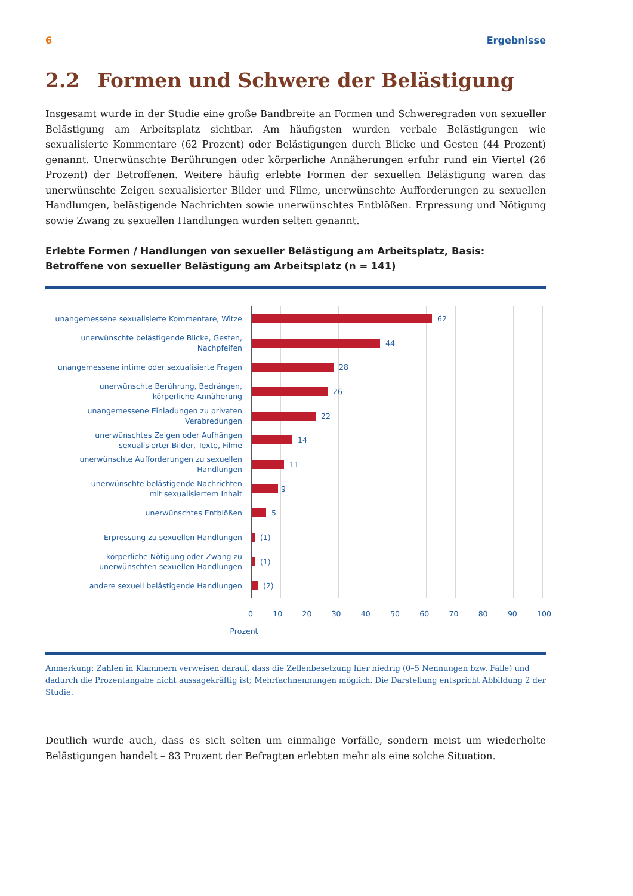6 Ergebnisse
2.2 Formen und Schwere der Belästigung
Insgesamt wurde in der Studie eine große Bandbreite an Formen und Schweregraden von sexueller Belästigung am Arbeitsplatz sichtbar. Am häufigsten wurden verbale Belästigungen wie sexualisierte Kommentare (62 Prozent) oder Belästigungen durch Blicke und Gesten (44 Prozent) genannt. Unerwünschte Berührungen oder körperliche Annäherungen erfuhr rund ein Viertel (26 Prozent) der Betroffenen. Weitere häufig erlebte Formen der sexuellen Belästigung waren das unerwünschte Zeigen sexualisierter Bilder und Filme, unerwünschte Aufforderungen zu sexuellen Handlungen, belästigende Nachrichten sowie unerwünschtes Entblößen. Erpressung und Nötigung sowie Zwang zu sexuellen Handlungen wurden selten genannt.
Erlebte Formen / Handlungen von sexueller Belästigung am Arbeitsplatz, Basis: Betroffene von sexueller Belästigung am Arbeitsplatz (n = 141)
unangemessene sexualisierte Kommentare, Witze
62
unerwünschte belästigende Blicke, Gesten, Nachpfeifen
44
unangemessene intime oder sexualisierte Fragen
28
unerwünschte Berührung, Bedrängen,
körperliche Annäherung
26
unangemessene Einladungen zu privaten Verabredungen
22
unerwünschtes Zeigen oder Aufhängen
sexualisierter Bilder, Texte, Filme
14
unerwünschte Aufforderungen zu sexuellen Handlungen
11
unerwünschte belästigende Nachrichten
mit sexualisiertem Inhalt
9
unerwünschtes Entblößen
5
Erpressung zu sexuellen Handlungen
(1)
körperliche Nötigung oder Zwang zu
unerwünschten sexuellen Handlungen
(1)
andere sexuell belästigende Handlungen
(2)
0 10 20 30 40 50 60 70 80 90 100
Prozent
Anmerkung: Zahlen in Klammern verweisen darauf, dass die Zellenbesetzung hier niedrig (0–5 Nennungen bzw. Fälle) und dadurch die Prozentangabe nicht aussagekräftig ist; Mehrfachnennungen möglich. Die Darstellung entspricht Abbildung 2 der Studie.
Deutlich wurde auch, dass es sich selten um einmalige Vorfälle, sondern meist um wiederholte Belästigungen handelt – 83 Prozent der Befragten erlebten mehr als eine solche Situation.